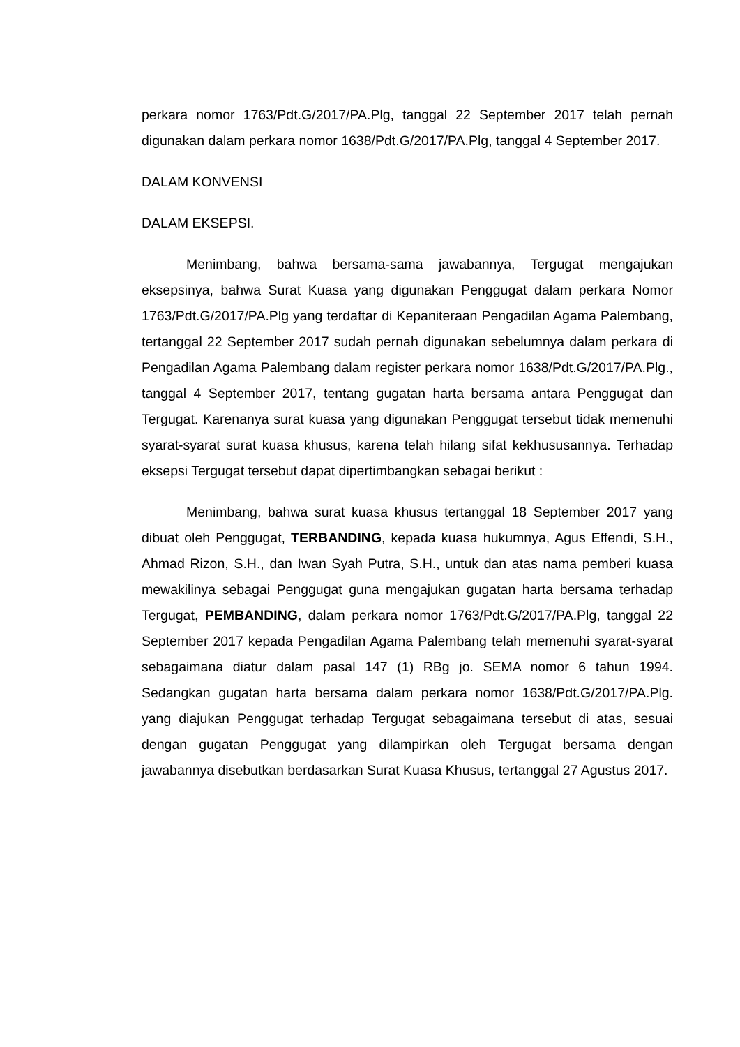perkara nomor 1763/Pdt.G/2017/PA.Plg, tanggal 22 September 2017 telah pernah digunakan dalam perkara nomor 1638/Pdt.G/2017/PA.Plg, tanggal 4 September 2017.
DALAM KONVENSI
DALAM EKSEPSI.
Menimbang, bahwa bersama-sama jawabannya, Tergugat mengajukan eksepsinya, bahwa Surat Kuasa yang digunakan Penggugat dalam perkara Nomor 1763/Pdt.G/2017/PA.Plg yang terdaftar di Kepaniteraan Pengadilan Agama Palembang, tertanggal 22 September 2017 sudah pernah digunakan sebelumnya dalam perkara di Pengadilan Agama Palembang dalam register perkara nomor 1638/Pdt.G/2017/PA.Plg., tanggal 4 September 2017, tentang gugatan harta bersama antara Penggugat dan Tergugat. Karenanya surat kuasa yang digunakan Penggugat tersebut tidak memenuhi syarat-syarat surat kuasa khusus, karena telah hilang sifat kekhususannya. Terhadap eksepsi Tergugat tersebut dapat dipertimbangkan sebagai berikut :
Menimbang, bahwa surat kuasa khusus tertanggal 18 September 2017 yang dibuat oleh Penggugat, TERBANDING, kepada kuasa hukumnya, Agus Effendi, S.H., Ahmad Rizon, S.H., dan Iwan Syah Putra, S.H., untuk dan atas nama pemberi kuasa mewakilinya sebagai Penggugat guna mengajukan gugatan harta bersama terhadap Tergugat, PEMBANDING, dalam perkara nomor 1763/Pdt.G/2017/PA.Plg, tanggal 22 September 2017 kepada Pengadilan Agama Palembang telah memenuhi syarat-syarat sebagaimana diatur dalam pasal 147 (1) RBg jo. SEMA nomor 6 tahun 1994. Sedangkan gugatan harta bersama dalam perkara nomor 1638/Pdt.G/2017/PA.Plg. yang diajukan Penggugat terhadap Tergugat sebagaimana tersebut di atas, sesuai dengan gugatan Penggugat yang dilampirkan oleh Tergugat bersama dengan jawabannya disebutkan berdasarkan Surat Kuasa Khusus, tertanggal 27 Agustus 2017.